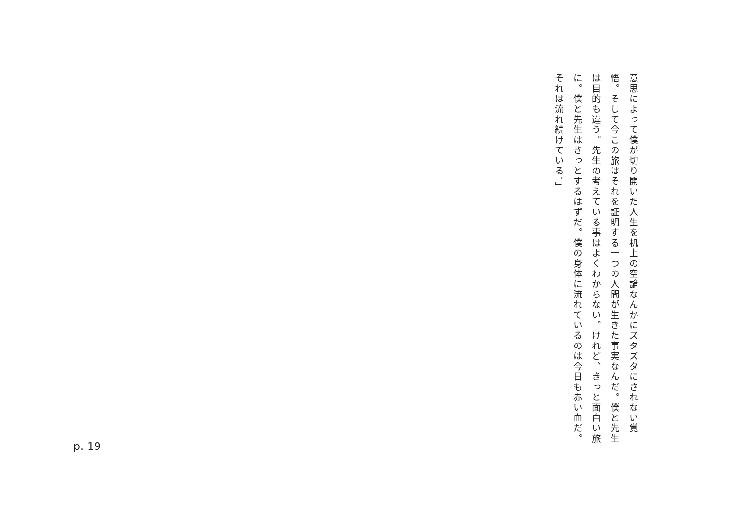意思によって僕が切り開いた人生を机上の空論なんかにズタズタにされない覚悟。そして今この旅はそれを証明する一つの人間が生きた事実なんだ。僕と先生は目的も違う。先生の考えている事はよくわからない。けれど、きっと面白い旅に。僕と先生はきっとするはずだ。僕の身体に流れているのは今日も赤い血だ。それは流れ続けている。」
p. 19